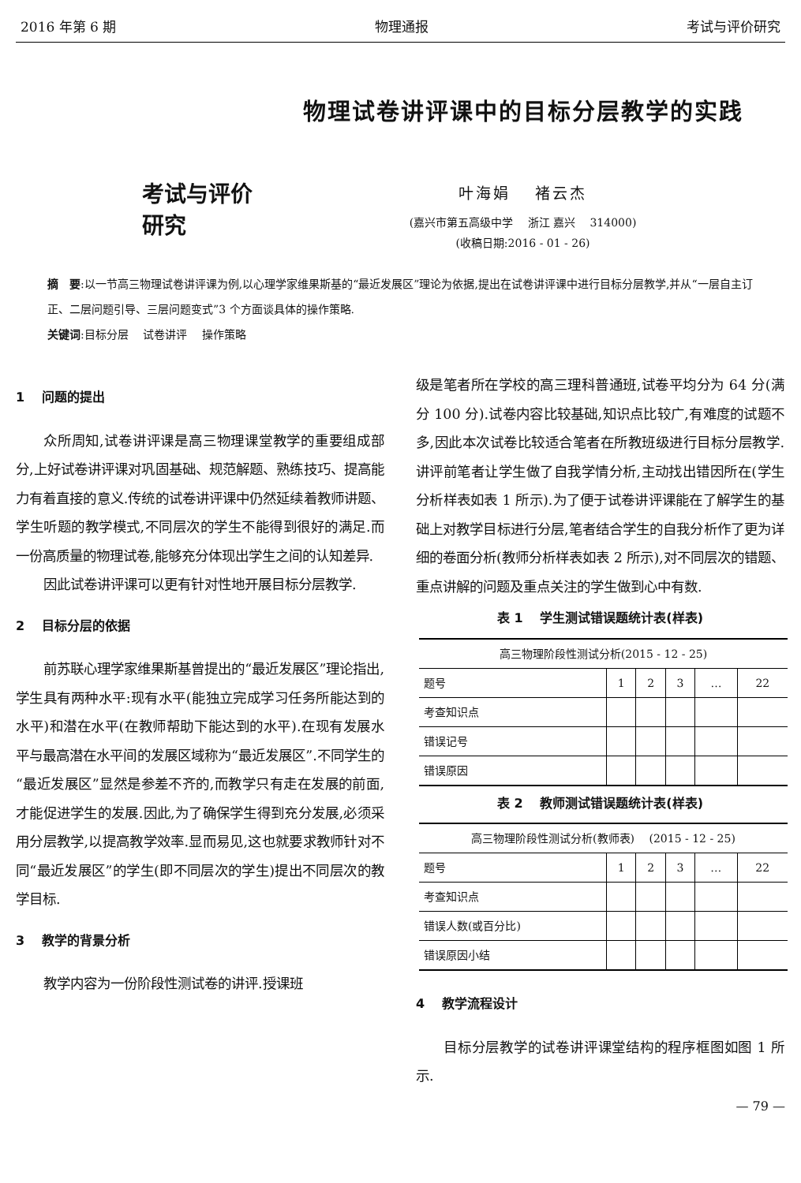2016 年第 6 期 物理通报 考试与评价研究
考试与评价研究
物理试卷讲评课中的目标分层教学的实践
叶海娟　 褚云杰
(嘉兴市第五高级中学　 浙江 嘉兴　 314000)
(收稿日期:2016 - 01 - 26)
摘　要:以一节高三物理试卷讲评课为例,以心理学家维果斯基的“最近发展区”理论为依据,提出在试卷讲评课中进行目标分层教学,并从“一层自主订正、二层问题引导、三层问题变式”3 个方面谈具体的操作策略.
关键词:目标分层　 试卷讲评　 操作策略
1　 问题的提出
众所周知,试卷讲评课是高三物理课堂教学的重要组成部分,上好试卷讲评课对巩固基础、规范解题、熟练技巧、提高能力有着直接的意义.传统的试卷讲评课中仍然延续着教师讲题、学生听题的教学模式,不同层次的学生不能得到很好的满足.而一份高质量的物理试卷,能够充分体现出学生之间的认知差异.
因此试卷讲评课可以更有针对性地开展目标分层教学.
2　 目标分层的依据
前苏联心理学家维果斯基曾提出的“最近发展区”理论指出,学生具有两种水平:现有水平(能独立完成学习任务所能达到的水平)和潜在水平(在教师帮助下能达到的水平).在现有发展水平与最高潜在水平间的发展区域称为“最近发展区”.不同学生的“最近发展区”显然是参差不齐的,而教学只有走在发展的前面,才能促进学生的发展.因此,为了确保学生得到充分发展,必须采用分层教学,以提高教学效率.显而易见,这也就要求教师针对不同“最近发展区”的学生(即不同层次的学生)提出不同层次的教学目标.
3　 教学的背景分析
教学内容为一份阶段性测试卷的讲评.授课班
级是笔者所在学校的高三理科普通班,试卷平均分为 64 分(满分 100 分).试卷内容比较基础,知识点比较广,有难度的试题不多,因此本次试卷比较适合笔者在所教班级进行目标分层教学.讲评前笔者让学生做了自我学情分析,主动找出错因所在(学生分析样表如表 1 所示).为了便于试卷讲评课能在了解学生的基础上对教学目标进行分层,笔者结合学生的自我分析作了更为详细的卷面分析(教师分析样表如表 2 所示),对不同层次的错题、重点讲解的问题及重点关注的学生做到心中有数.
表 1　 学生测试错误题统计表(样表)
| 高三物理阶段性测试分析(2015 - 12 - 25) | | | | | |
| --- | --- | --- | --- | --- | --- |
| 题号 | 1 | 2 | 3 | … | 22 |
| 考查知识点 | | | | | |
| 错误记号 | | | | | |
| 错误原因 | | | | | |
表 2　 教师测试错误题统计表(样表)
| 高三物理阶段性测试分析(教师表) (2015 - 12 - 25) | | | | | |
| --- | --- | --- | --- | --- | --- |
| 题号 | 1 | 2 | 3 | … | 22 |
| 考查知识点 | | | | | |
| 错误人数(或百分比) | | | | | |
| 错误原因小结 | | | | | |
4　 教学流程设计
目标分层教学的试卷讲评课堂结构的程序框图如图 1 所示.
— 79 —